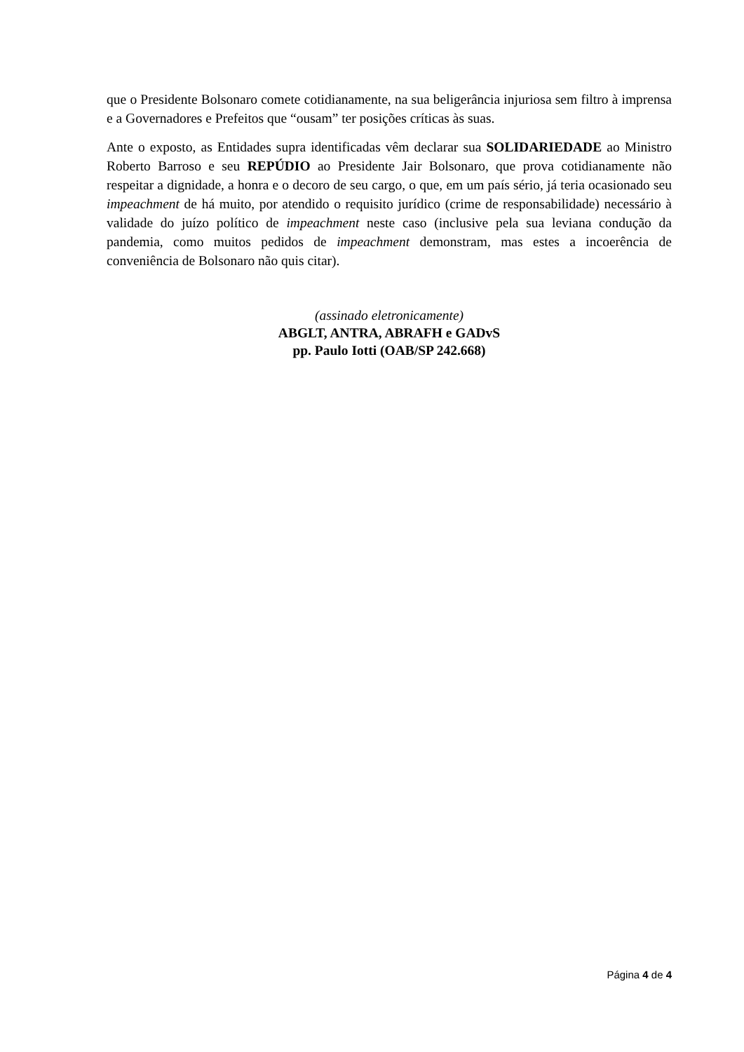que o Presidente Bolsonaro comete cotidianamente, na sua beligerância injuriosa sem filtro à imprensa e a Governadores e Prefeitos que “ousam” ter posições críticas às suas.
Ante o exposto, as Entidades supra identificadas vêm declarar sua SOLIDARIEDADE ao Ministro Roberto Barroso e seu REPÚDIO ao Presidente Jair Bolsonaro, que prova cotidianamente não respeitar a dignidade, a honra e o decoro de seu cargo, o que, em um país sério, já teria ocasionado seu impeachment de há muito, por atendido o requisito jurídico (crime de responsabilidade) necessário à validade do juízo político de impeachment neste caso (inclusive pela sua leviana condução da pandemia, como muitos pedidos de impeachment demonstram, mas estes a incoerência de conveniência de Bolsonaro não quis citar).
(assinado eletronicamente)
ABGLT, ANTRA, ABRAFH e GADvS
pp. Paulo Iotti (OAB/SP 242.668)
Página 4 de 4